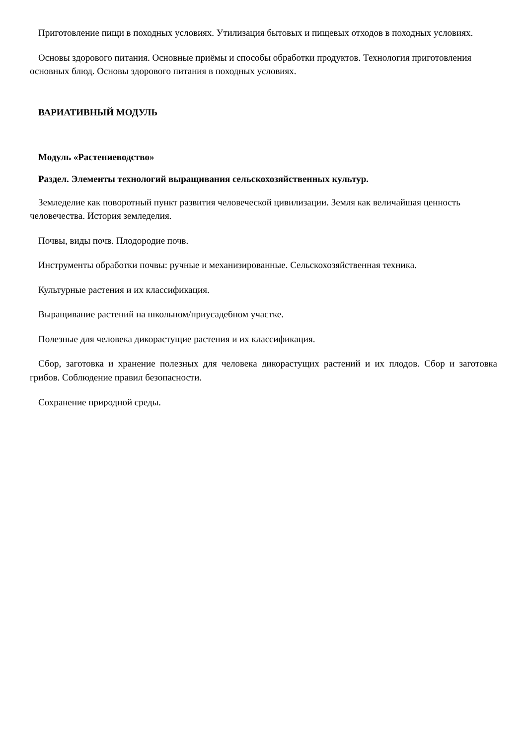Приготовление пищи в походных условиях. Утилизация бытовых и пищевых отходов в походных условиях.
Основы здорового питания. Основные приёмы и способы обработки продуктов. Технология приготовления основных блюд. Основы здорового питания в походных условиях.
ВАРИАТИВНЫЙ МОДУЛЬ
Модуль «Растениеводство»
Раздел. Элементы технологий выращивания сельскохозяйственных культур.
Земледелие как поворотный пункт развития человеческой цивилизации. Земля как величайшая ценность человечества. История земледелия.
Почвы, виды почв. Плодородие почв.
Инструменты обработки почвы: ручные и механизированные. Сельскохозяйственная техника.
Культурные растения и их классификация.
Выращивание растений на школьном/приусадебном участке.
Полезные для человека дикорастущие растения и их классификация.
Сбор, заготовка и хранение полезных для человека дикорастущих растений и их плодов. Сбор и заготовка грибов. Соблюдение правил безопасности.
Сохранение природной среды.